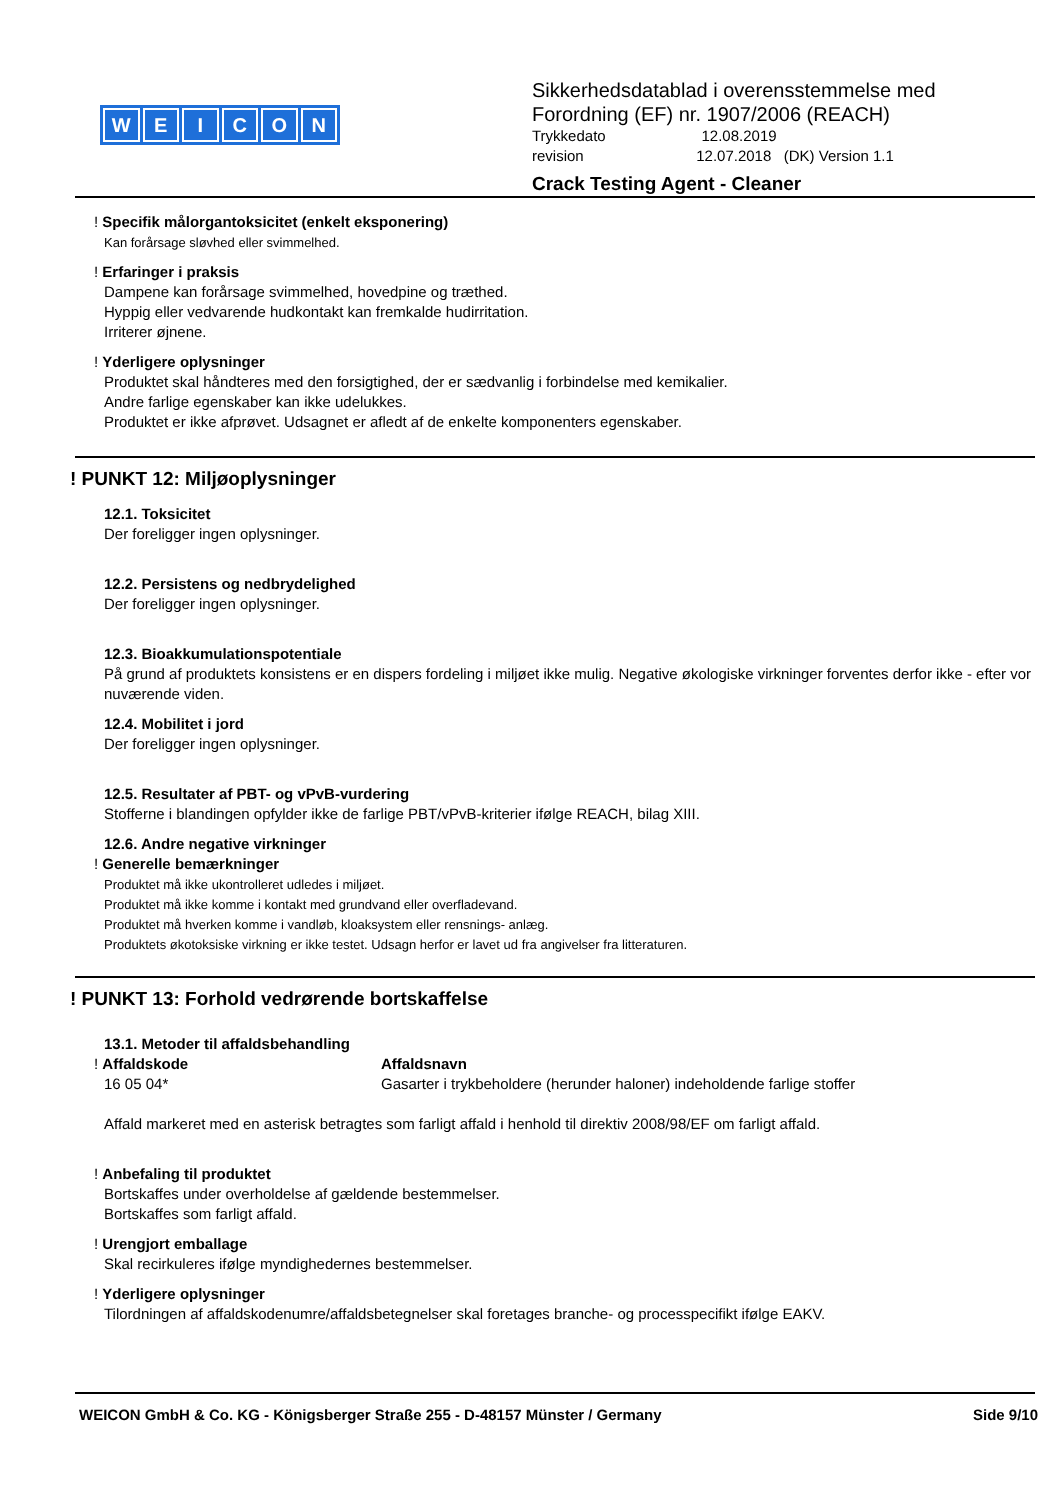WEICON
Sikkerhedsdatablad i overensstemmelse med
Forordning (EF) nr. 1907/2006 (REACH)
Trykkedato 12.08.2019
revision 12.07.2018 (DK) Version 1.1
Crack Testing Agent - Cleaner
! Specifik målorgantoksicitet (enkelt eksponering)
Kan forårsage sløvhed eller svimmelhed.
! Erfaringer i praksis
Dampene kan forårsage svimmelhed, hovedpine og træthed.
Hyppig eller vedvarende hudkontakt kan fremkalde hudirritation.
Irriterer øjnene.
! Yderligere oplysninger
Produktet skal håndteres med den forsigtighed, der er sædvanlig i forbindelse med kemikalier.
Andre farlige egenskaber kan ikke udelukkes.
Produktet er ikke afprøvet. Udsagnet er afledt af de enkelte komponenters egenskaber.
! PUNKT 12: Miljøoplysninger
12.1. Toksicitet
Der foreligger ingen oplysninger.
12.2. Persistens og nedbrydelighed
Der foreligger ingen oplysninger.
12.3. Bioakkumulationspotentiale
På grund af produktets konsistens er en dispers fordeling i miljøet ikke mulig. Negative økologiske virkninger forventes derfor ikke - efter vor nuværende viden.
12.4. Mobilitet i jord
Der foreligger ingen oplysninger.
12.5. Resultater af PBT- og vPvB-vurdering
Stofferne i blandingen opfylder ikke de farlige PBT/vPvB-kriterier ifølge REACH, bilag XIII.
12.6. Andre negative virkninger
! Generelle bemærkninger
Produktet må ikke ukontrolleret udledes i miljøet.
Produktet må ikke komme i kontakt med grundvand eller overfladevand.
Produktet må hverken komme i vandløb, kloaksystem eller rensnings- anlæg.
Produktets økotoksiske virkning er ikke testet. Udsagn herfor er lavet ud fra angivelser fra litteraturen.
! PUNKT 13: Forhold vedrørende bortskaffelse
13.1. Metoder til affaldsbehandling
! Affaldskode Affaldsnavn
16 05 04* Gasarter i trykbeholdere (herunder haloner) indeholdende farlige stoffer
Affald markeret med en asterisk betragtes som farligt affald i henhold til direktiv 2008/98/EF om farligt affald.
! Anbefaling til produktet
Bortskaffes under overholdelse af gældende bestemmelser.
Bortskaffes som farligt affald.
! Urengjort emballage
Skal recirkuleres ifølge myndighedernes bestemmelser.
! Yderligere oplysninger
Tilordningen af affaldskodenumre/affaldsbetegnelser skal foretages branche- og processpecifikt ifølge EAKV.
WEICON GmbH & Co. KG - Königsberger Straße 255 - D-48157 Münster / Germany Side 9/10